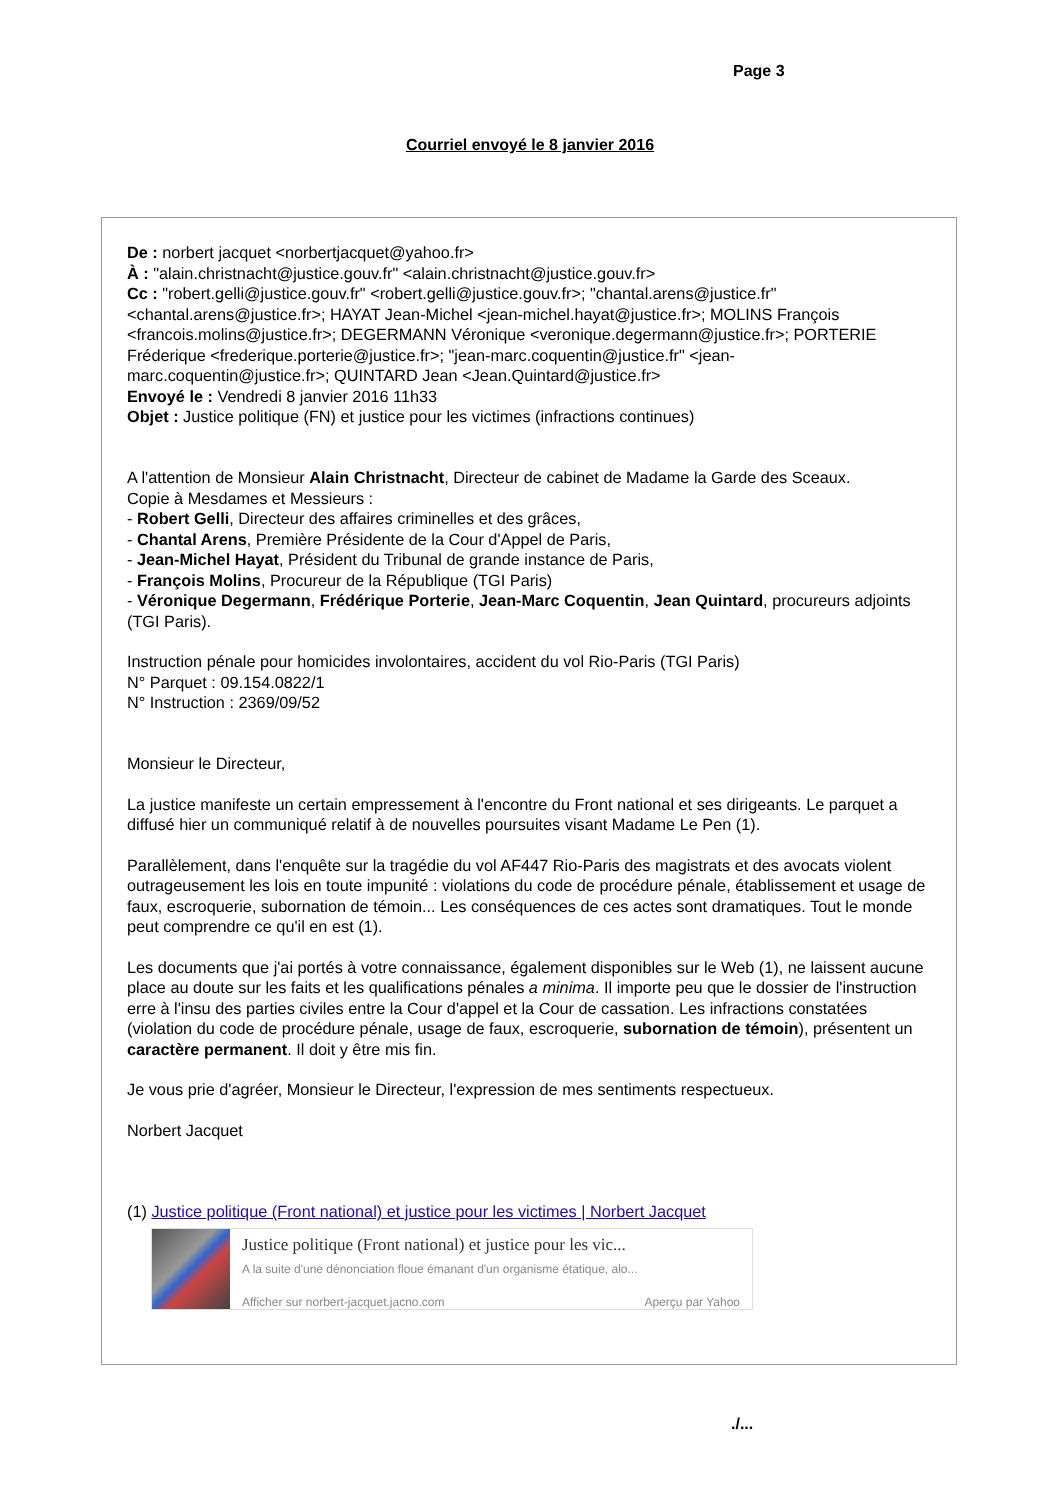Page 3
Courriel envoyé le 8 janvier 2016
De : norbert jacquet <norbertjacquet@yahoo.fr>
À : "alain.christnacht@justice.gouv.fr" <alain.christnacht@justice.gouv.fr>
Cc : "robert.gelli@justice.gouv.fr" <robert.gelli@justice.gouv.fr>; "chantal.arens@justice.fr" <chantal.arens@justice.fr>; HAYAT Jean-Michel <jean-michel.hayat@justice.fr>; MOLINS François <francois.molins@justice.fr>; DEGERMANN Véronique <veronique.degermann@justice.fr>; PORTERIE Fréderique <frederique.porterie@justice.fr>; "jean-marc.coquentin@justice.fr" <jean-marc.coquentin@justice.fr>; QUINTARD Jean <Jean.Quintard@justice.fr>
Envoyé le : Vendredi 8 janvier 2016 11h33
Objet : Justice politique (FN) et justice pour les victimes (infractions continues)
A l'attention de Monsieur Alain Christnacht, Directeur de cabinet de Madame la Garde des Sceaux.
Copie à Mesdames et Messieurs :
- Robert Gelli, Directeur des affaires criminelles et des grâces,
- Chantal Arens, Première Présidente de la Cour d'Appel de Paris,
- Jean-Michel Hayat, Président du Tribunal de grande instance de Paris,
- François Molins, Procureur de la République (TGI Paris)
- Véronique Degermann, Frédérique Porterie, Jean-Marc Coquentin, Jean Quintard, procureurs adjoints (TGI Paris).
Instruction pénale pour homicides involontaires, accident du vol Rio-Paris (TGI Paris)
N° Parquet : 09.154.0822/1
N° Instruction : 2369/09/52
Monsieur le Directeur,
La justice manifeste un certain empressement à l'encontre du Front national et ses dirigeants. Le parquet a diffusé hier un communiqué relatif à de nouvelles poursuites visant Madame Le Pen (1).
Parallèlement, dans l'enquête sur la tragédie du vol AF447 Rio-Paris des magistrats et des avocats violent outrageusement les lois en toute impunité : violations du code de procédure pénale, établissement et usage de faux, escroquerie, subornation de témoin... Les conséquences de ces actes sont dramatiques. Tout le monde peut comprendre ce qu'il en est (1).
Les documents que j'ai portés à votre connaissance, également disponibles sur le Web (1), ne laissent aucune place au doute sur les faits et les qualifications pénales a minima. Il importe peu que le dossier de l'instruction erre à l'insu des parties civiles entre la Cour d'appel et la Cour de cassation. Les infractions constatées (violation du code de procédure pénale, usage de faux, escroquerie, subornation de témoin), présentent un caractère permanent. Il doit y être mis fin.
Je vous prie d'agréer, Monsieur le Directeur, l'expression de mes sentiments respectueux.
Norbert Jacquet
(1) Justice politique (Front national) et justice pour les victimes | Norbert Jacquet
Justice politique (Front national) et justice pour les vic...
A la suite d'une dénonciation floue émanant d'un organisme étatique, alo...
Afficher sur norbert-jacquet.jacno.com Aperçu par Yahoo
./...